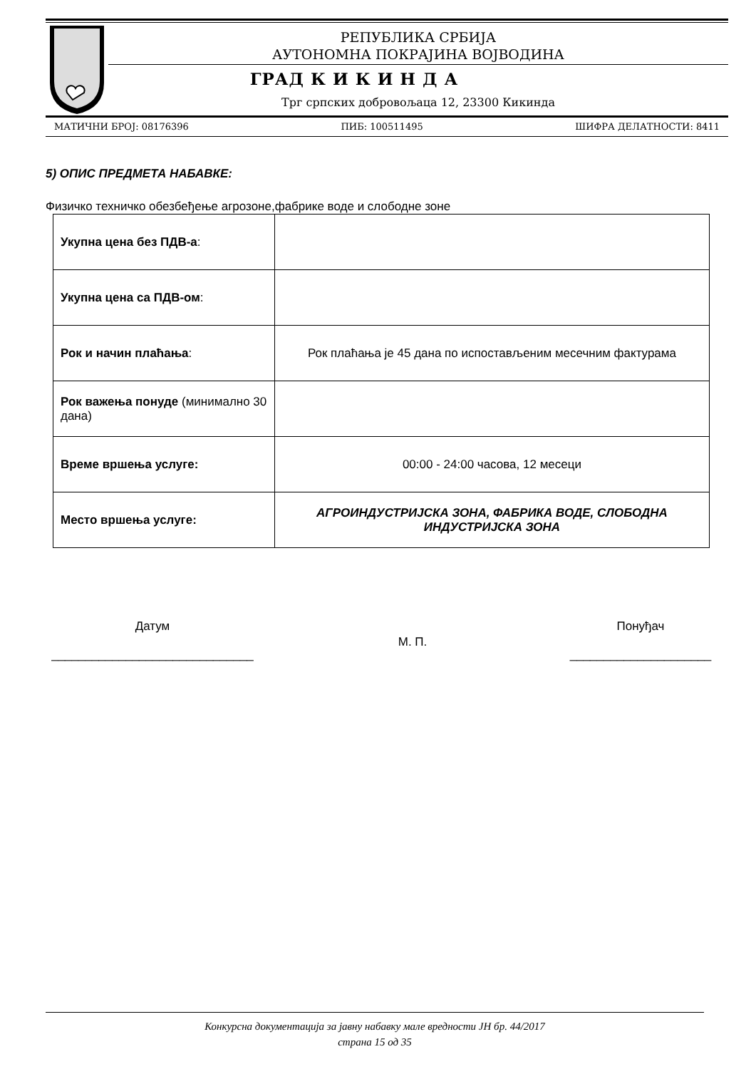РЕПУБЛИКА СРБИЈА
АУТОНОМНА ПОКРАЈИНА ВОЈВОДИНА
ГРАД К И К И Н Д А
Трг српских добровољаца 12, 23300 Кикинда
МАТИЧНИ БРОЈ: 08176396 ПИБ: 100511495 ШИФРА ДЕЛАТНОСТИ: 8411
5) ОПИС ПРЕДМЕТА НАБАВКЕ:
Физичко техничко обезбеђење агрозоне,фабрике воде и слободне зоне
| Укупна цена без ПДВ-а : | |
| Укупна цена са ПДВ-ом : | |
| Рок и начин плаћања : | Рок плаћања је 45 дана по испостављеним месечним фактурама |
| Рок важења понуде (минимално 30 дана) | |
| Време вршења услуге: | 00:00 - 24:00 часова, 12 месеци |
| Место вршења услуге: | АГРОИНДУСТРИЈСКА ЗОНА, ФАБРИКА ВОДЕ, СЛОБОДНА ИНДУСТРИЈСКА ЗОНА |
Датум
______________________________
М. П.
Понуђач
_____________________
Конкурсна документација за јавну набавку мале вредности ЈН бр. 44/2017
страна 15 од 35